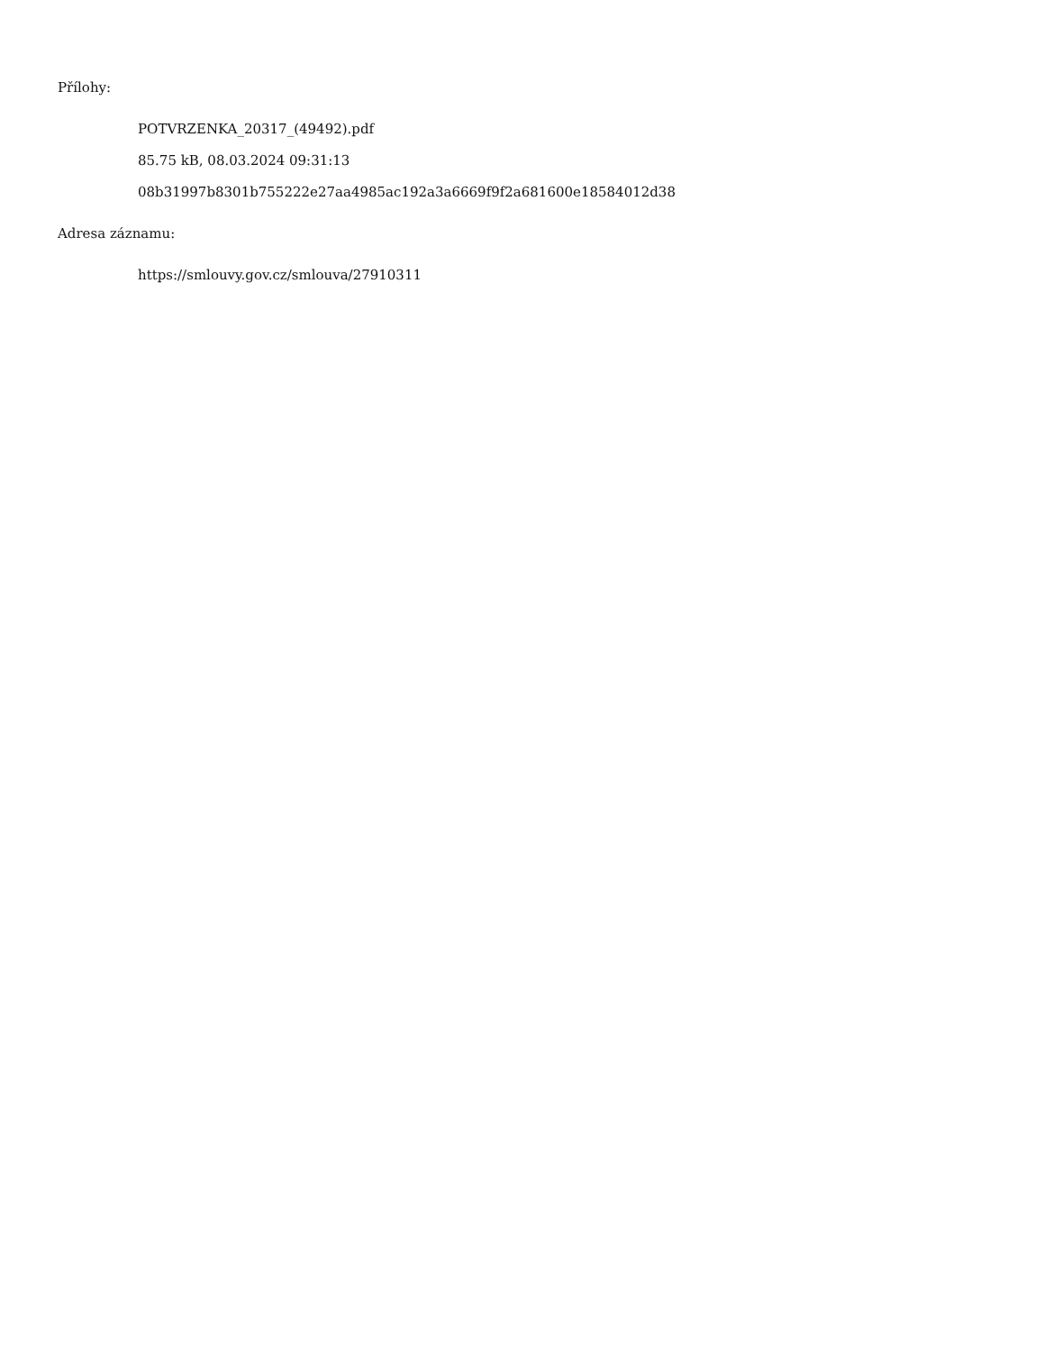Přílohy:
POTVRZENKA_20317_(49492).pdf
85.75 kB, 08.03.2024 09:31:13
08b31997b8301b755222e27aa4985ac192a3a6669f9f2a681600e18584012d38
Adresa záznamu:
https://smlouvy.gov.cz/smlouva/27910311